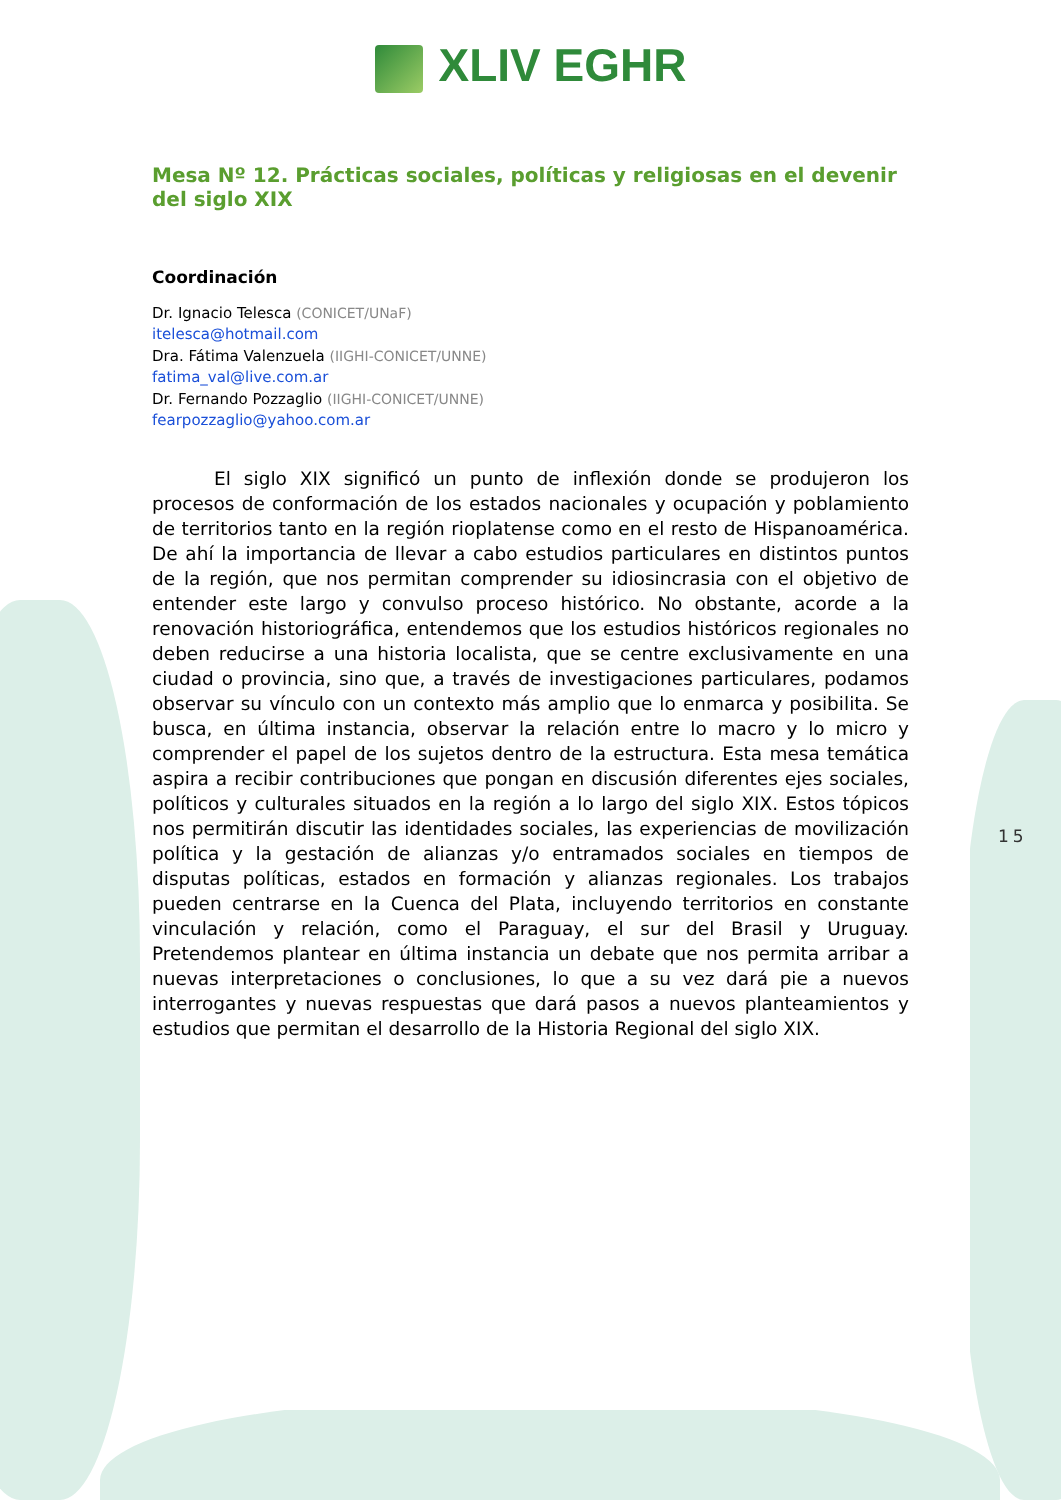XLIV EGHR
Mesa Nº 12. Prácticas sociales, políticas y religiosas en el devenir del siglo XIX
Coordinación
Dr. Ignacio Telesca (CONICET/UNaF)
itelesca@hotmail.com
Dra. Fátima Valenzuela (IIGHI-CONICET/UNNE)
fatima_val@live.com.ar
Dr. Fernando Pozzaglio (IIGHI-CONICET/UNNE)
fearpozzaglio@yahoo.com.ar
El siglo XIX significó un punto de inflexión donde se produjeron los procesos de conformación de los estados nacionales y ocupación y poblamiento de territorios tanto en la región rioplatense como en el resto de Hispanoamérica. De ahí la importancia de llevar a cabo estudios particulares en distintos puntos de la región, que nos permitan comprender su idiosincrasia con el objetivo de entender este largo y convulso proceso histórico. No obstante, acorde a la renovación historiográfica, entendemos que los estudios históricos regionales no deben reducirse a una historia localista, que se centre exclusivamente en una ciudad o provincia, sino que, a través de investigaciones particulares, podamos observar su vínculo con un contexto más amplio que lo enmarca y posibilita. Se busca, en última instancia, observar la relación entre lo macro y lo micro y comprender el papel de los sujetos dentro de la estructura. Esta mesa temática aspira a recibir contribuciones que pongan en discusión diferentes ejes sociales, políticos y culturales situados en la región a lo largo del siglo XIX. Estos tópicos nos permitirán discutir las identidades sociales, las experiencias de movilización política y la gestación de alianzas y/o entramados sociales en tiempos de disputas políticas, estados en formación y alianzas regionales. Los trabajos pueden centrarse en la Cuenca del Plata, incluyendo territorios en constante vinculación y relación, como el Paraguay, el sur del Brasil y Uruguay. Pretendemos plantear en última instancia un debate que nos permita arribar a nuevas interpretaciones o conclusiones, lo que a su vez dará pie a nuevos interrogantes y nuevas respuestas que dará pasos a nuevos planteamientos y estudios que permitan el desarrollo de la Historia Regional del siglo XIX.
15